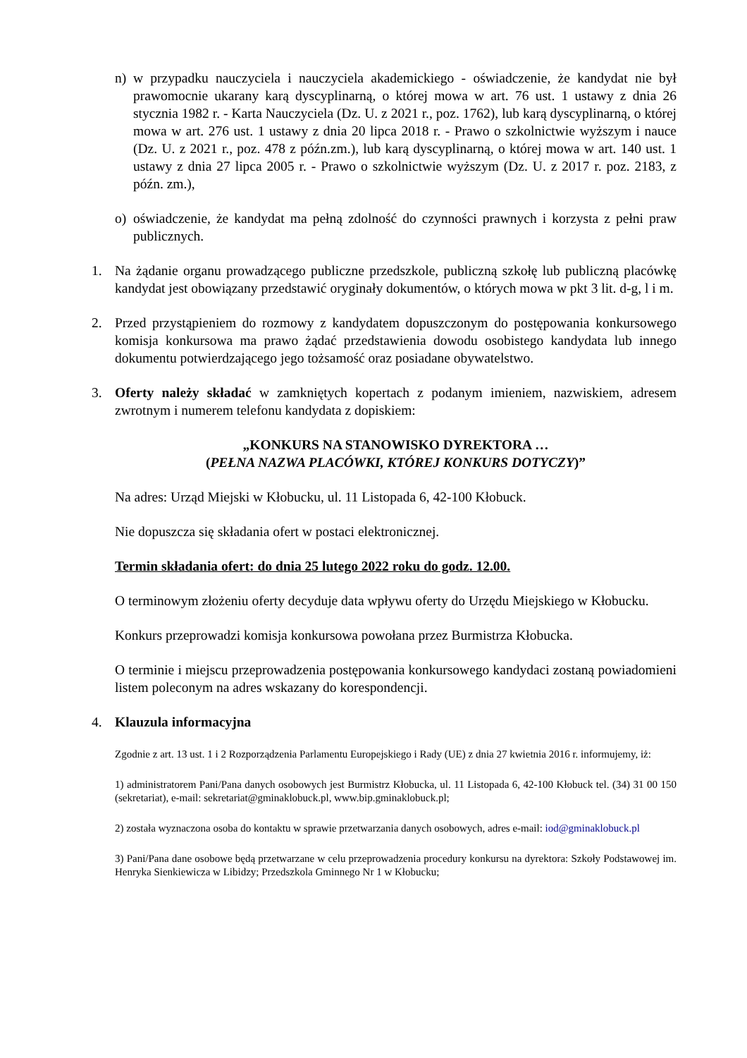n) w przypadku nauczyciela i nauczyciela akademickiego - oświadczenie, że kandydat nie był prawomocnie ukarany karą dyscyplinarną, o której mowa w art. 76 ust. 1 ustawy z dnia 26 stycznia 1982 r. - Karta Nauczyciela (Dz. U. z 2021 r., poz. 1762), lub karą dyscyplinarną, o której mowa w art. 276 ust. 1 ustawy z dnia 20 lipca 2018 r. - Prawo o szkolnictwie wyższym i nauce (Dz. U. z 2021 r., poz. 478 z późn.zm.), lub karą dyscyplinarną, o której mowa w art. 140 ust. 1 ustawy z dnia 27 lipca 2005 r. - Prawo o szkolnictwie wyższym (Dz. U. z 2017 r. poz. 2183, z późn. zm.),
o) oświadczenie, że kandydat ma pełną zdolność do czynności prawnych i korzysta z pełni praw publicznych.
1. Na żądanie organu prowadzącego publiczne przedszkole, publiczną szkołę lub publiczną placówkę kandydat jest obowiązany przedstawić oryginały dokumentów, o których mowa w pkt 3 lit. d-g, l i m.
2. Przed przystąpieniem do rozmowy z kandydatem dopuszczonym do postępowania konkursowego komisja konkursowa ma prawo żądać przedstawienia dowodu osobistego kandydata lub innego dokumentu potwierdzającego jego tożsamość oraz posiadane obywatelstwo.
3. Oferty należy składać w zamkniętych kopertach z podanym imieniem, nazwiskiem, adresem zwrotnym i numerem telefonu kandydata z dopiskiem:
„KONKURS NA STANOWISKO DYREKTORA …
(PEŁNA NAZWA PLACÓWKI, KTÓREJ KONKURS DOTYCZY)”
Na adres: Urząd Miejski w Kłobucku, ul. 11 Listopada 6, 42-100 Kłobuck.
Nie dopuszcza się składania ofert w postaci elektronicznej.
Termin składania ofert: do dnia 25 lutego 2022 roku do godz. 12.00.
O terminowym złożeniu oferty decyduje data wpływu oferty do Urzędu Miejskiego w Kłobucku.
Konkurs przeprowadzi komisja konkursowa powołana przez Burmistrza Kłobucka.
O terminie i miejscu przeprowadzenia postępowania konkursowego kandydaci zostaną powiadomieni listem poleconym na adres wskazany do korespondencji.
4. Klauzula informacyjna
Zgodnie z art. 13 ust. 1 i 2 Rozporządzenia Parlamentu Europejskiego i Rady (UE) z dnia 27 kwietnia 2016 r. informujemy, iż:
1) administratorem Pani/Pana danych osobowych jest Burmistrz Kłobucka, ul. 11 Listopada 6, 42-100 Kłobuck tel. (34) 31 00 150 (sekretariat), e-mail: sekretariat@gminaklobuck.pl, www.bip.gminaklobuck.pl;
2) została wyznaczona osoba do kontaktu w sprawie przetwarzania danych osobowych, adres e-mail: iod@gminaklobuck.pl
3) Pani/Pana dane osobowe będą przetwarzane w celu przeprowadzenia procedury konkursu na dyrektora: Szkoły Podstawowej im. Henryka Sienkiewicza w Libidzy; Przedszkola Gminnego Nr 1 w Kłobucku;